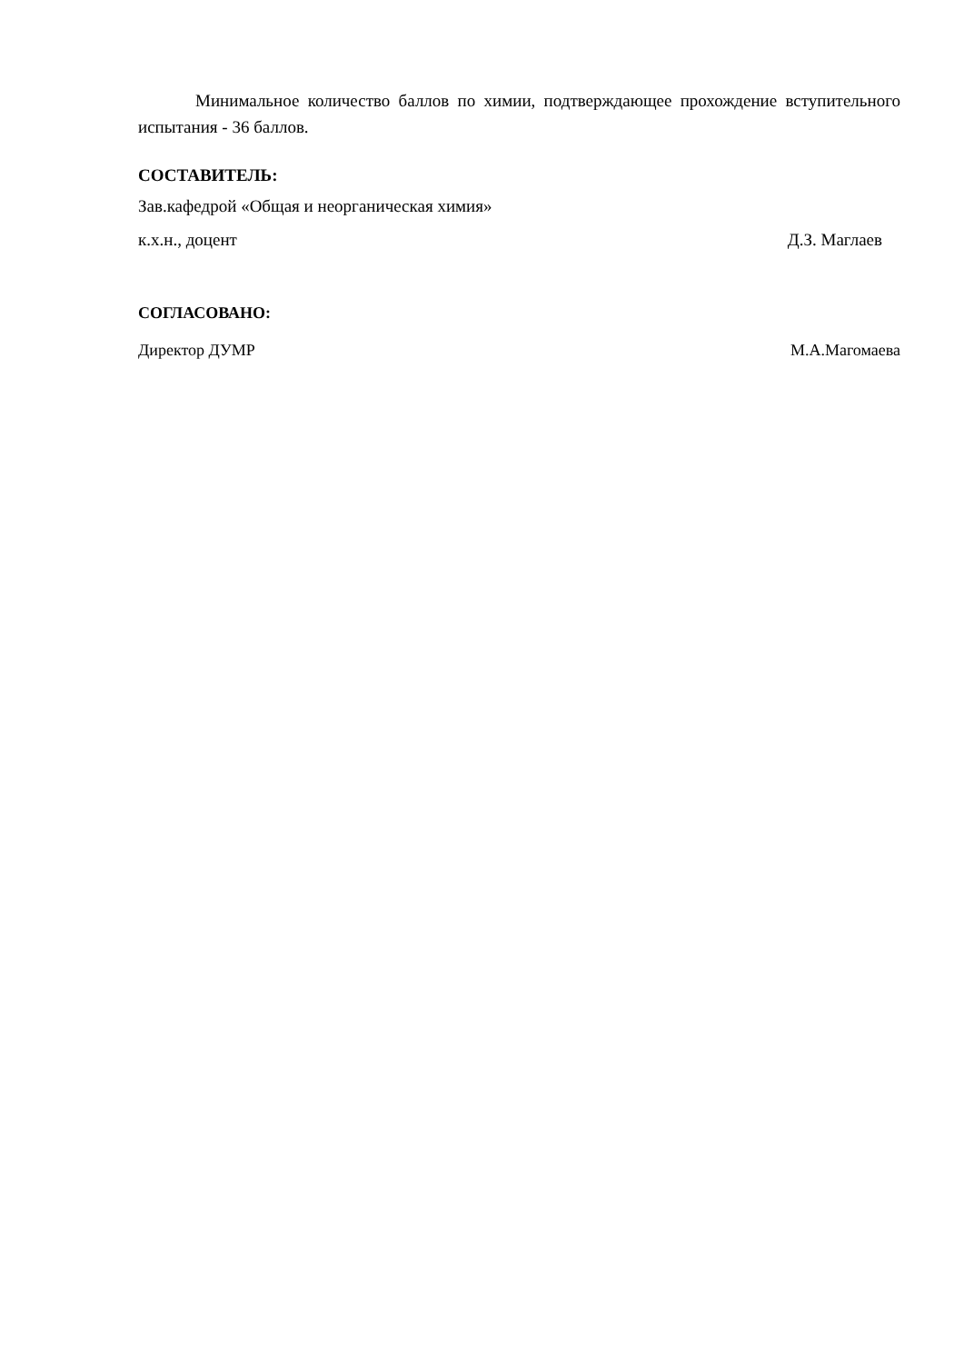Минимальное количество баллов по химии, подтверждающее прохождение вступительного испытания - 36 баллов.
СОСТАВИТЕЛЬ:
Зав.кафедрой «Общая и неорганическая химия»
к.х.н., доцент Д.З. Маглаев
СОГЛАСОВАНО:
Директор ДУМР М.А.Магомаева